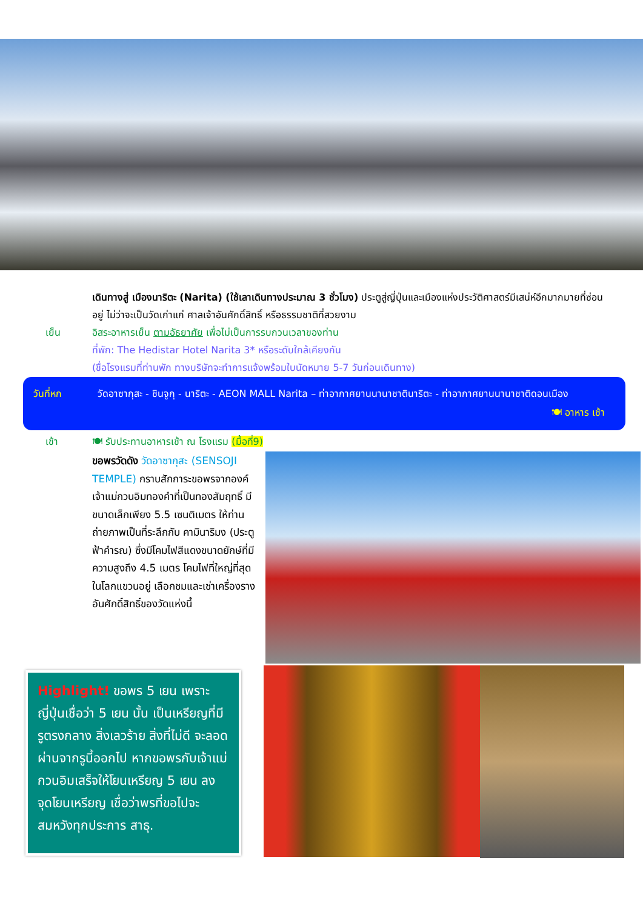เดินทางสู่ เมืองนาริตะ (Narita) (ใช้เลาเดินทางประมาณ 3 ชั่วโมง) ประตูสู่ญี่ปุ่นและเมืองแห่งประวัติศาสตร์มีเสน่ห์อีกมากมายที่ซ่อนอยู่ ไม่ว่าจะเป็นวัดเก่าแก่ ศาลเจ้าอันศักดิ์สิทธิ์ หรือธรรมชาติที่สวยงาม
เย็น อิสระอาหารเย็น ตามอัธยาศัย เพื่อไม่เป็นการรบกวนเวลาของท่าน
ที่พัก: The Hedistar Hotel Narita 3* หรือระดับใกล้เคียงกัน
(ชื่อโรงแรมที่ท่านพัก ทางบริษัทจะทำการแจ้งพร้อมใบนัดหมาย 5-7 วันก่อนเดินทาง)
วันที่หก วัดอาซากุสะ - ชินจูกุ - นาริตะ - AEON MALL Narita – ท่าอากาศยานนานาชาตินาริตะ - ท่าอากาศยานนานาชาติดอนเมือง 🍽 อาหาร เช้า
เช้า 🍽 รับประทานอาหารเช้า ณ โรงแรม (มื้อที่9)
ขอพรวัดดัง วัดอาซากุสะ (SENSOJI TEMPLE) กราบสักการะขอพรจากองค์ เจ้าแม่กวนอิมทองคำที่เป็นทองสัมฤทธิ์ มีขนาดเล็กเพียง 5.5 เซนติเมตร ให้ท่านถ่ายภาพเป็นที่ระลึกกับ คามินาริมง (ประตูฟ้าคำรณ) ซึ่งมีโคมไฟสีแดงขนาดยักษ์ที่มีความสูงถึง 4.5 เมตร โคมไฟที่ใหญ่ที่สุดในโลกแขวนอยู่ เลือกชมและเช่าเครื่องรางอันศักดิ์สิทธิ์ของวัดแห่งนี้
Highlight! ขอพร 5 เยน เพราะ ญี่ปุ่นเชื่อว่า 5 เยน นั้น เป็นเหรียญที่มีรูตรงกลาง สิ่งเลวร้าย สิ่งที่ไม่ดี จะลอดผ่านจากรูนี้ออกไป หากขอพรกับเจ้าแม่กวนอิมเสร็จให้โยนเหรียญ 5 เยน ลงจุดโยนเหรียญ เชื่อว่าพรที่ขอไปจะสมหวังทุกประการ สาธุ.